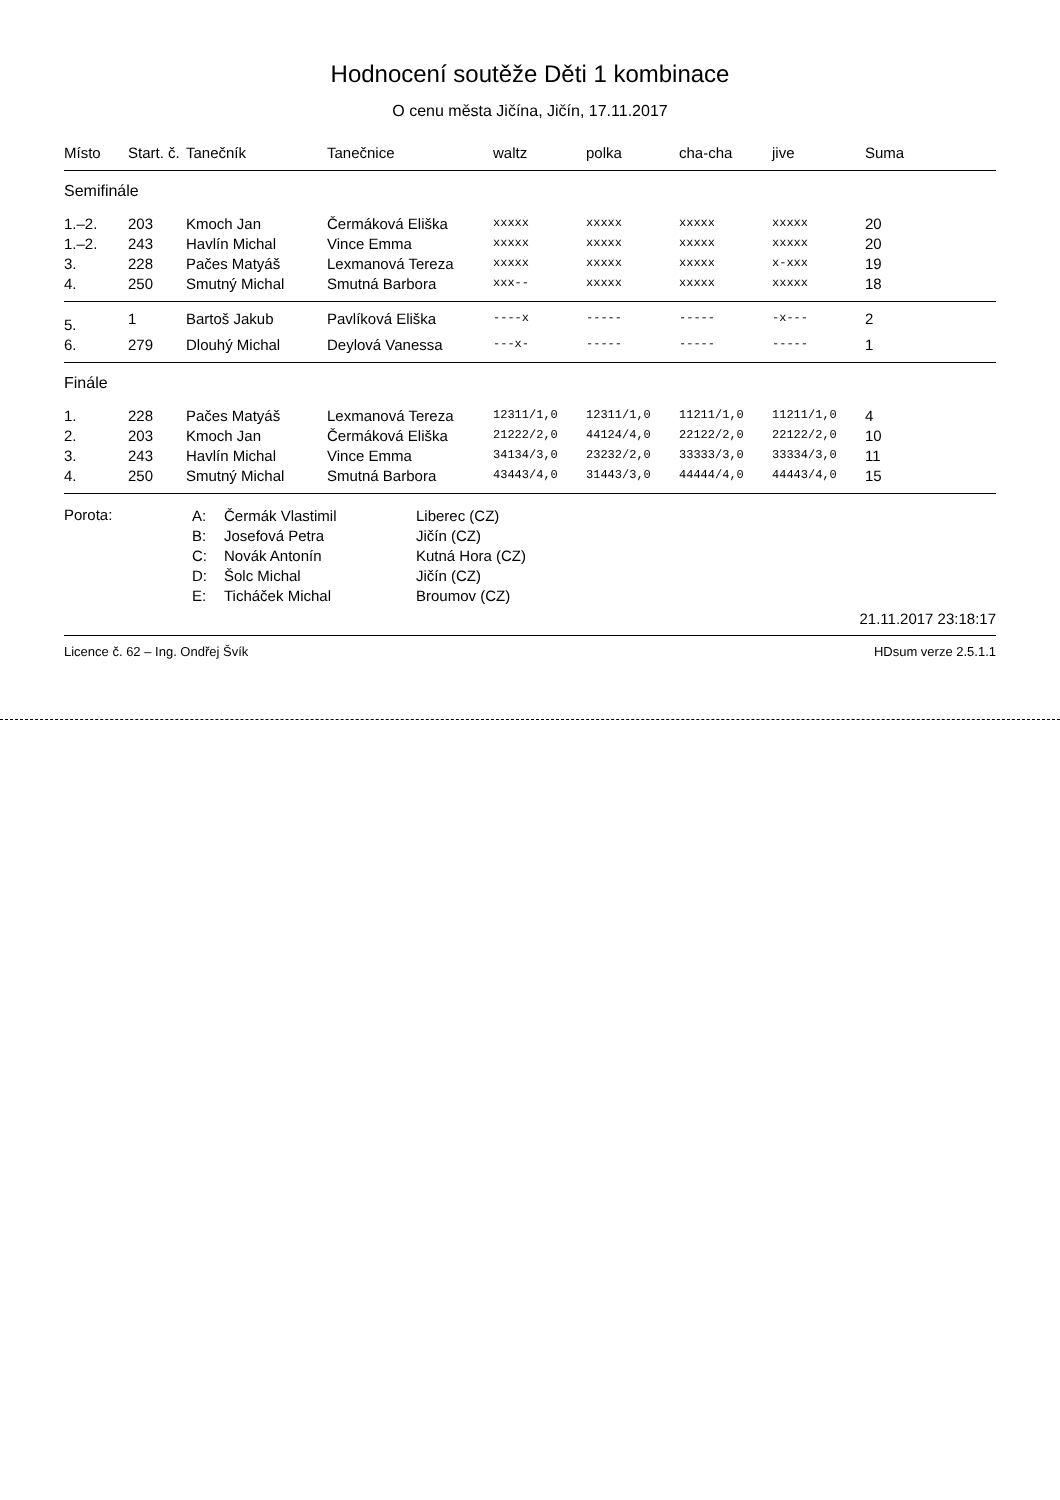Hodnocení soutěže Děti 1 kombinace
O cenu města Jičína, Jičín, 17.11.2017
| Místo | Start. č. | Tanečník | Tanečnice | waltz | polka | cha-cha | jive | Suma |
| --- | --- | --- | --- | --- | --- | --- | --- | --- |
| Semifinále | | | | | | | | |
| 1.–2. | 203 | Kmoch Jan | Čermáková Eliška | xxxxx | xxxxx | xxxxx | xxxxx | 20 |
| 1.–2. | 243 | Havlín Michal | Vince Emma | xxxxx | xxxxx | xxxxx | xxxxx | 20 |
| 3. | 228 | Pačes Matyáš | Lexmanová Tereza | xxxxx | xxxxx | xxxxx | x-xxx | 19 |
| 4. | 250 | Smutný Michal | Smutná Barbora | xxx-- | xxxxx | xxxxx | xxxxx | 18 |
| 5. | 1 | Bartoš Jakub | Pavlíková Eliška | ----x | ----- | ----- | -x--- | 2 |
| 6. | 279 | Dlouhý Michal | Deylová Vanessa | ---x- | ----- | ----- | ----- | 1 |
| Finále | | | | | | | | |
| 1. | 228 | Pačes Matyáš | Lexmanová Tereza | 12311/1,0 | 12311/1,0 | 11211/1,0 | 11211/1,0 | 4 |
| 2. | 203 | Kmoch Jan | Čermáková Eliška | 21222/2,0 | 44124/4,0 | 22122/2,0 | 22122/2,0 | 10 |
| 3. | 243 | Havlín Michal | Vince Emma | 34134/3,0 | 23232/2,0 | 33333/3,0 | 33334/3,0 | 11 |
| 4. | 250 | Smutný Michal | Smutná Barbora | 43443/4,0 | 31443/3,0 | 44444/4,0 | 44443/4,0 | 15 |
Porota:
A:
B:
C:
D:
E:
Čermák Vlastimil
Josefová Petra
Novák Antonín
Šolc Michal
Ticháček Michal
Liberec (CZ)
Jičín (CZ)
Kutná Hora (CZ)
Jičín (CZ)
Broumov (CZ)
21.11.2017 23:18:17
Licence č. 62 – Ing. Ondřej Švík HDsum verze 2.5.1.1